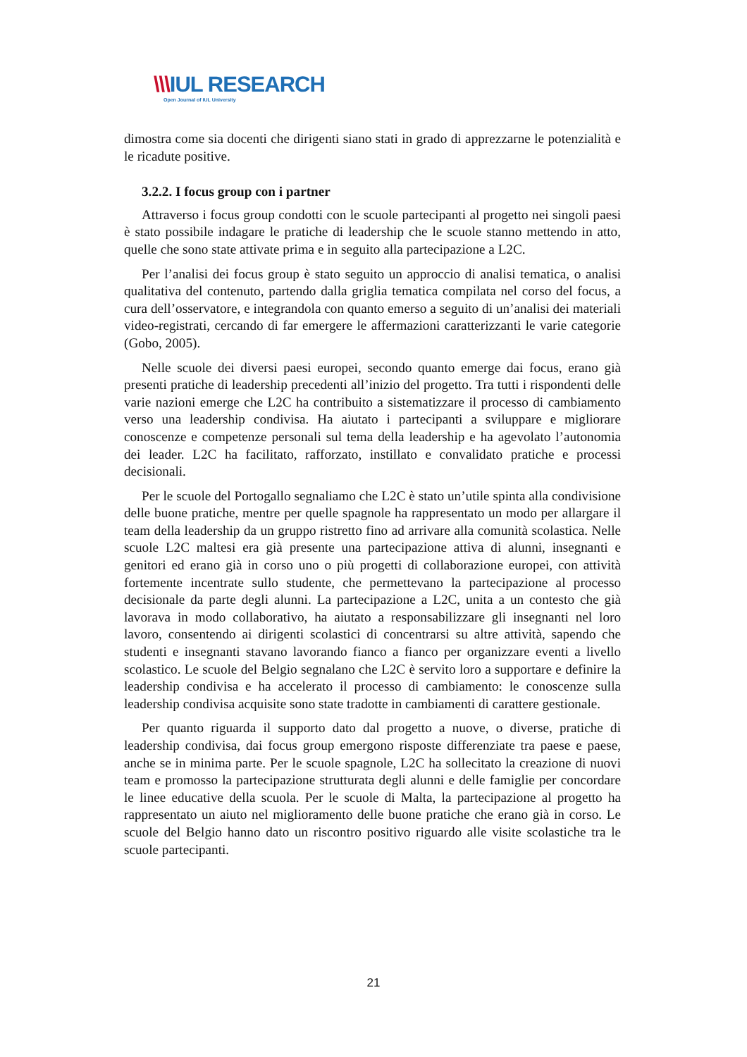\\\IUL RESEARCH
Open Journal of IUL University
dimostra come sia docenti che dirigenti siano stati in grado di apprezzarne le potenzialità e le ricadute positive.
3.2.2. I focus group con i partner
Attraverso i focus group condotti con le scuole partecipanti al progetto nei singoli paesi è stato possibile indagare le pratiche di leadership che le scuole stanno mettendo in atto, quelle che sono state attivate prima e in seguito alla partecipazione a L2C.
Per l’analisi dei focus group è stato seguito un approccio di analisi tematica, o analisi qualitativa del contenuto, partendo dalla griglia tematica compilata nel corso del focus, a cura dell’osservatore, e integrandola con quanto emerso a seguito di un’analisi dei materiali video-registrati, cercando di far emergere le affermazioni caratterizzanti le varie categorie (Gobo, 2005).
Nelle scuole dei diversi paesi europei, secondo quanto emerge dai focus, erano già presenti pratiche di leadership precedenti all’inizio del progetto. Tra tutti i rispondenti delle varie nazioni emerge che L2C ha contribuito a sistematizzare il processo di cambiamento verso una leadership condivisa. Ha aiutato i partecipanti a sviluppare e migliorare conoscenze e competenze personali sul tema della leadership e ha agevolato l’autonomia dei leader. L2C ha facilitato, rafforzato, instillato e convalidato pratiche e processi decisionali.
Per le scuole del Portogallo segnaliamo che L2C è stato un’utile spinta alla condivisione delle buone pratiche, mentre per quelle spagnole ha rappresentato un modo per allargare il team della leadership da un gruppo ristretto fino ad arrivare alla comunità scolastica. Nelle scuole L2C maltesi era già presente una partecipazione attiva di alunni, insegnanti e genitori ed erano già in corso uno o più progetti di collaborazione europei, con attività fortemente incentrate sullo studente, che permettevano la partecipazione al processo decisionale da parte degli alunni. La partecipazione a L2C, unita a un contesto che già lavorava in modo collaborativo, ha aiutato a responsabilizzare gli insegnanti nel loro lavoro, consentendo ai dirigenti scolastici di concentrarsi su altre attività, sapendo che studenti e insegnanti stavano lavorando fianco a fianco per organizzare eventi a livello scolastico. Le scuole del Belgio segnalano che L2C è servito loro a supportare e definire la leadership condivisa e ha accelerato il processo di cambiamento: le conoscenze sulla leadership condivisa acquisite sono state tradotte in cambiamenti di carattere gestionale.
Per quanto riguarda il supporto dato dal progetto a nuove, o diverse, pratiche di leadership condivisa, dai focus group emergono risposte differenziate tra paese e paese, anche se in minima parte. Per le scuole spagnole, L2C ha sollecitato la creazione di nuovi team e promosso la partecipazione strutturata degli alunni e delle famiglie per concordare le linee educative della scuola. Per le scuole di Malta, la partecipazione al progetto ha rappresentato un aiuto nel miglioramento delle buone pratiche che erano già in corso. Le scuole del Belgio hanno dato un riscontro positivo riguardo alle visite scolastiche tra le scuole partecipanti.
21